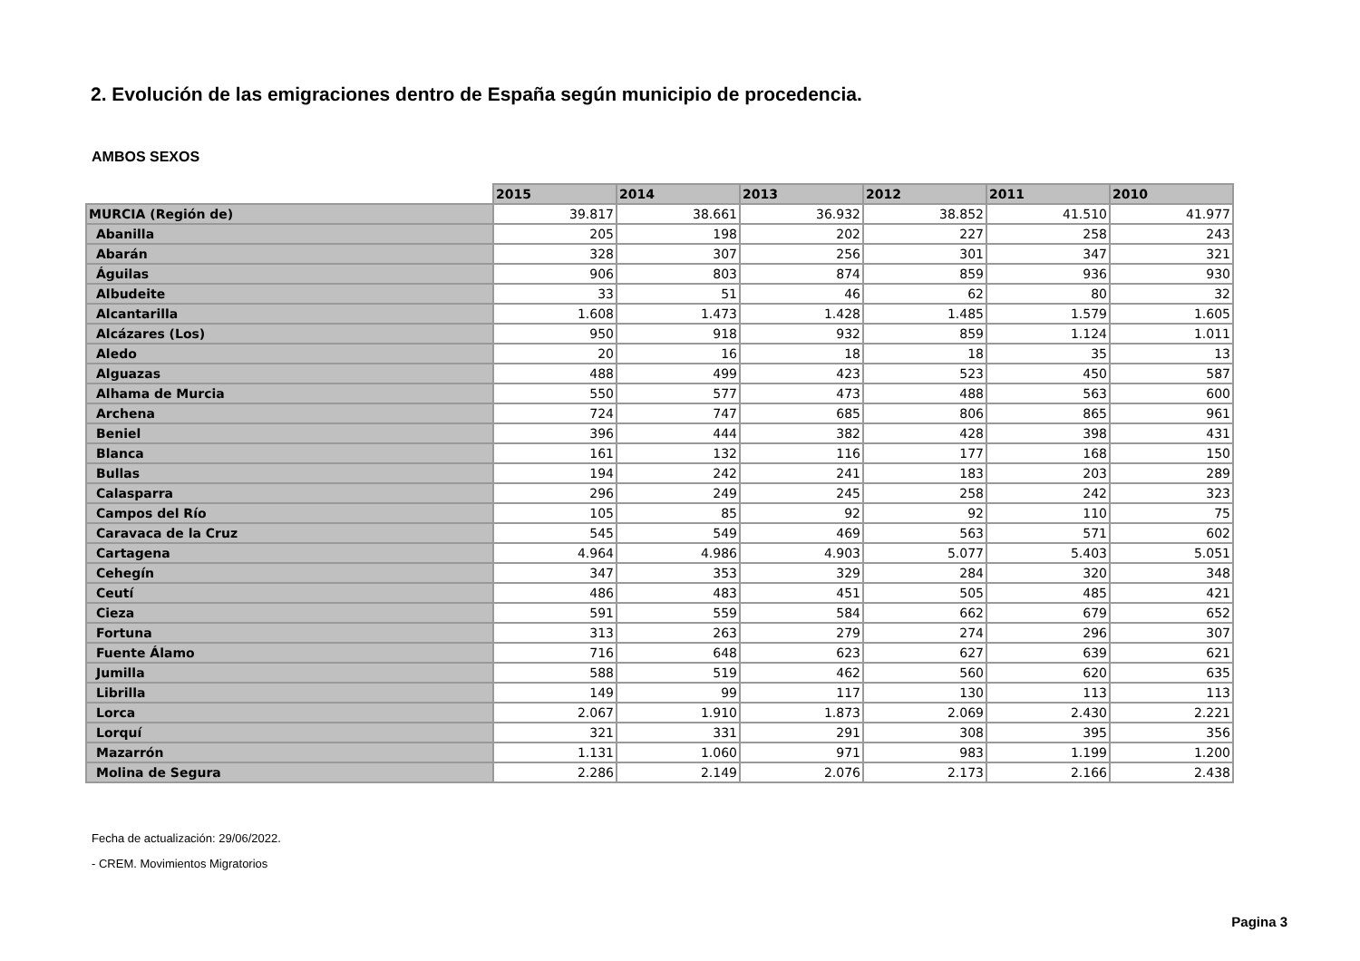2. Evolución de las emigraciones dentro de España según municipio de procedencia.
AMBOS SEXOS
| | 2015 | 2014 | 2013 | 2012 | 2011 | 2010 |
| --- | --- | --- | --- | --- | --- | --- |
| MURCIA (Región de) | 39.817 | 38.661 | 36.932 | 38.852 | 41.510 | 41.977 |
| Abanilla | 205 | 198 | 202 | 227 | 258 | 243 |
| Abarán | 328 | 307 | 256 | 301 | 347 | 321 |
| Águilas | 906 | 803 | 874 | 859 | 936 | 930 |
| Albudeite | 33 | 51 | 46 | 62 | 80 | 32 |
| Alcantarilla | 1.608 | 1.473 | 1.428 | 1.485 | 1.579 | 1.605 |
| Alcázares (Los) | 950 | 918 | 932 | 859 | 1.124 | 1.011 |
| Aledo | 20 | 16 | 18 | 18 | 35 | 13 |
| Alguazas | 488 | 499 | 423 | 523 | 450 | 587 |
| Alhama de Murcia | 550 | 577 | 473 | 488 | 563 | 600 |
| Archena | 724 | 747 | 685 | 806 | 865 | 961 |
| Beniel | 396 | 444 | 382 | 428 | 398 | 431 |
| Blanca | 161 | 132 | 116 | 177 | 168 | 150 |
| Bullas | 194 | 242 | 241 | 183 | 203 | 289 |
| Calasparra | 296 | 249 | 245 | 258 | 242 | 323 |
| Campos del Río | 105 | 85 | 92 | 92 | 110 | 75 |
| Caravaca de la Cruz | 545 | 549 | 469 | 563 | 571 | 602 |
| Cartagena | 4.964 | 4.986 | 4.903 | 5.077 | 5.403 | 5.051 |
| Cehegín | 347 | 353 | 329 | 284 | 320 | 348 |
| Ceutí | 486 | 483 | 451 | 505 | 485 | 421 |
| Cieza | 591 | 559 | 584 | 662 | 679 | 652 |
| Fortuna | 313 | 263 | 279 | 274 | 296 | 307 |
| Fuente Álamo | 716 | 648 | 623 | 627 | 639 | 621 |
| Jumilla | 588 | 519 | 462 | 560 | 620 | 635 |
| Librilla | 149 | 99 | 117 | 130 | 113 | 113 |
| Lorca | 2.067 | 1.910 | 1.873 | 2.069 | 2.430 | 2.221 |
| Lorquí | 321 | 331 | 291 | 308 | 395 | 356 |
| Mazarrón | 1.131 | 1.060 | 971 | 983 | 1.199 | 1.200 |
| Molina de Segura | 2.286 | 2.149 | 2.076 | 2.173 | 2.166 | 2.438 |
Fecha de actualización: 29/06/2022.
- CREM. Movimientos Migratorios
Pagina 3